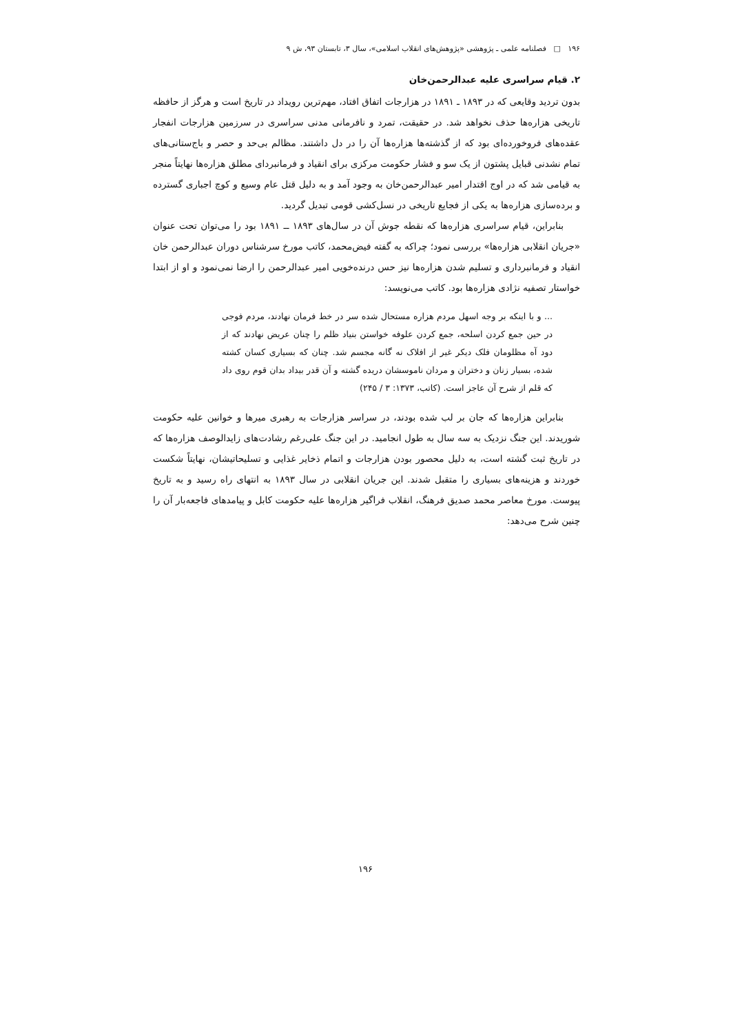۱۹۶ □ فصلنامه علمی ـ پژوهشی «پژوهش‌های انقلاب اسلامی»، سال ۳، تابستان ۹۳، ش ۹
۲. قیام سراسری علیه عبدالرحمن‌خان
بدون تردید وقایعی که در ۱۸۹۳ ـ ۱۸۹۱ در هزارجات اتفاق افتاد، مهم‌ترین رویداد در تاریخ است و هرگز از حافظه تاریخی هزاره‌ها حذف نخواهد شد. در حقیقت، تمرد و نافرمانی مدنی سراسری در سرزمین هزارجات انفجار عقده‌های فروخورده‌ای بود که از گذشته‌ها هزاره‌ها آن را در دل داشتند. مظالم بی‌حد و حصر و باج‌ستانی‌های تمام نشدنی قبایل پشتون از یک سو و فشار حکومت مرکزی برای انقیاد و فرمانبردای مطلق هزاره‌ها نهایتاً منجر به قیامی شد که در اوج اقتدار امیر عبدالرحمن‌خان به وجود آمد و به دلیل قتل عام وسیع و کوچ اجباری گسترده و برده‌سازی هزاره‌ها به یکی از فجایع تاریخی در نسل‌کشی قومی تبدیل گردید.
بنابراین، قیام سراسری هزاره‌ها که نقطه جوش آن در سال‌های ۱۸۹۳ ــ ۱۸۹۱ بود را می‌توان تحت عنوان «جریان انقلابی هزاره‌ها» بررسی نمود؛ چراکه به گفته فیض‌محمد، کاتب مورخ سرشناس دوران عبدالرحمن خان انقیاد و فرمانبرداری و تسلیم شدن هزاره‌ها نیز حس درنده‌خویی امیر عبدالرحمن را ارضا نمی‌نمود و او از ابتدا خواستار تصفیه نژادی هزاره‌ها بود. کاتب می‌نویسد:
... و با اینکه بر وجه اسهل مردم هزاره مستحال شده سر در خط فرمان نهادند، مردم فوجی در حین جمع کردن اسلحه، جمع کردن علوفه خواستن بنیاد ظلم را چنان عریض نهادند که از دود آه مظلومان فلک دیکر غیر از افلاک نه گانه مجسم شد. چنان که بسیاری کسان کشته شده، بسیار زنان و دختران و مردان ناموسشان دریده گشته و آن قدر بیداد بدان قوم روی داد که قلم از شرح آن عاجز است. (کاتب، ۱۳۷۳: ۳ / ۲۴۵)
بنابراین هزاره‌ها که جان بر لب شده بودند، در سراسر هزارجات به رهبری میرها و خوانین علیه حکومت شوریدند. این جنگ نزدیک به سه سال به طول انجامید. در این جنگ علی‌رغم رشادت‌های زایدالوصف هزاره‌ها که در تاریخ ثبت گشته است، به دلیل محصور بودن هزارجات و اتمام ذخایر غذایی و تسلیحاتیشان، نهایتاً شکست خوردند و هزینه‌های بسیاری را متقبل شدند. این جریان انقلابی در سال ۱۸۹۳ به انتهای راه رسید و به تاریخ پیوست. مورخ معاصر محمد صدیق فرهنگ، انقلاب فراگیر هزاره‌ها علیه حکومت کابل و پیامدهای فاجعه‌بار آن را چنین شرح می‌دهد:
۱۹۶